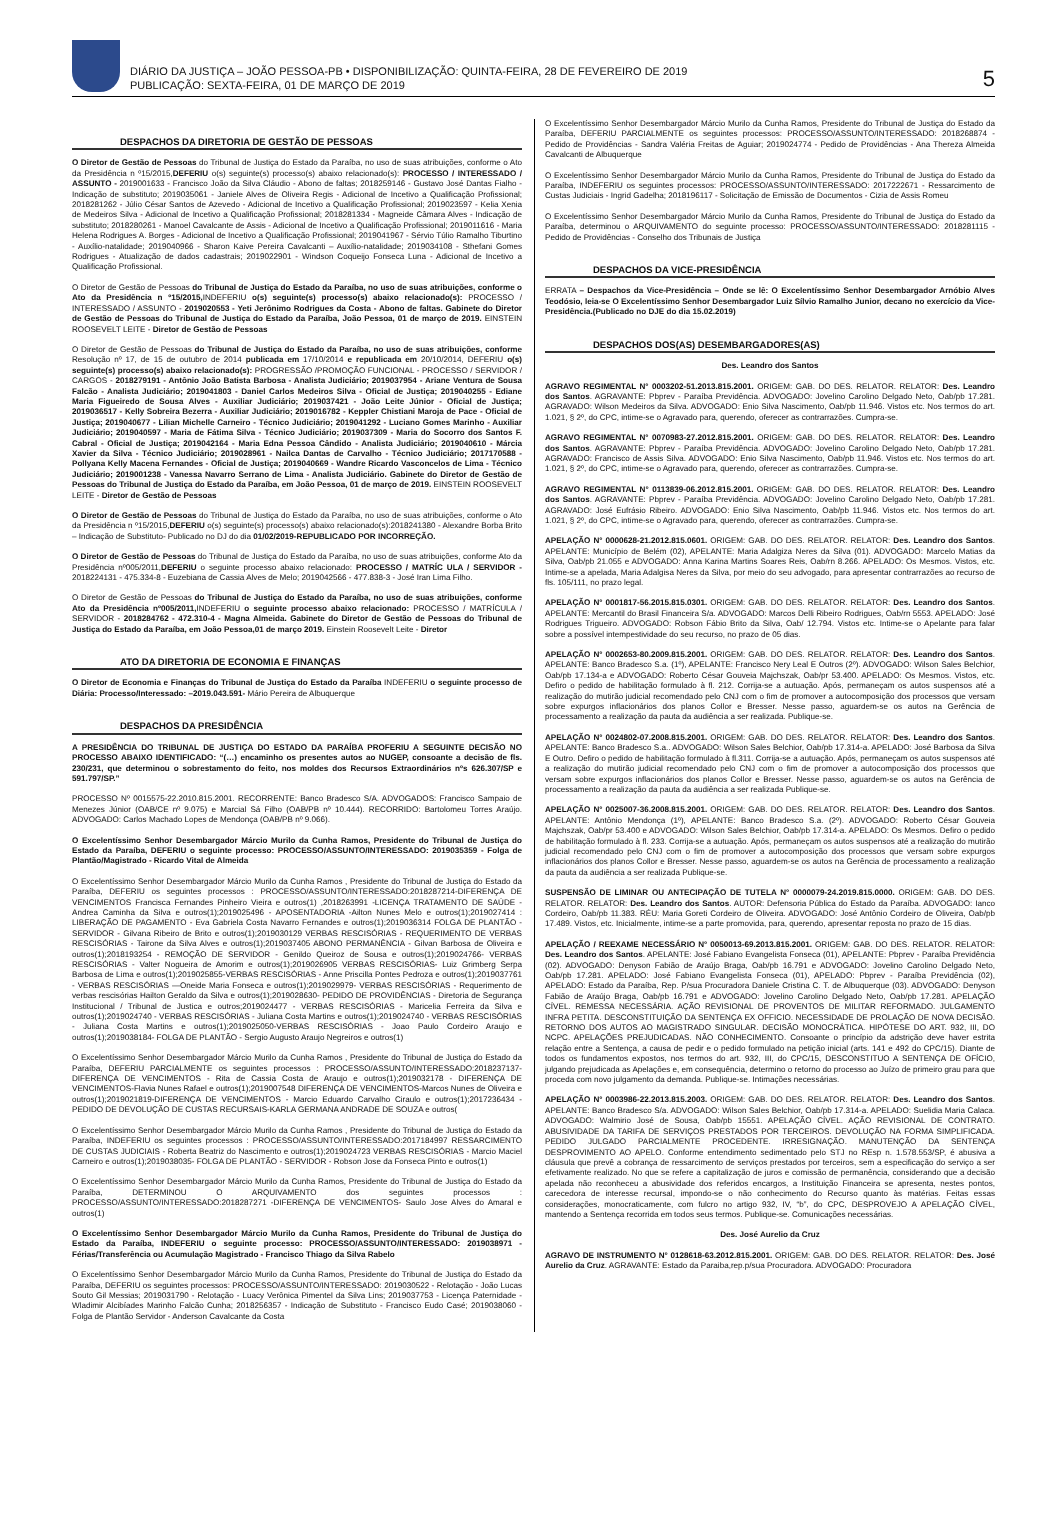DIÁRIO DA JUSTIÇA – JOÃO PESSOA-PB • DISPONIBILIZAÇÃO: QUINTA-FEIRA, 28 DE FEVEREIRO DE 2019
PUBLICAÇÃO: SEXTA-FEIRA, 01 DE MARÇO DE 2019
5
DESPACHOS DA DIRETORIA DE GESTÃO DE PESSOAS
O Diretor de Gestão de Pessoas do Tribunal de Justiça do Estado da Paraíba, no uso de suas atribuições, conforme o Ato da Presidência n º15/2015,DEFERIU o(s) seguinte(s) processo(s) abaixo relacionado(s): PROCESSO / INTERESSADO / ASSUNTO - 2019001633 - Francisco João da Silva Cláudio - Abono de faltas; 2018259146 - Gustavo José Dantas Fialho - Indicação de substituto; 2019035061 - Janiele Alves de Oliveira Regis - Adicional de Incetivo a Qualificação Profissional; 2018281262 - Júlio César Santos de Azevedo - Adicional de Incetivo a Qualificação Profissional; 2019023597 - Kelia Xenia de Medeiros Silva - Adicional de Incetivo a Qualificação Profissional; 2018281334 - Magneide Câmara Alves - Indicação de substituto; 2018280261 - Manoel Cavalcante de Assis - Adicional de Incetivo a Qualificação Profissional; 2019011616 - Maria Helena Rodrigues A. Borges - Adicional de Incetivo a Qualificação Profissional; 2019041967 - Sérvio Túlio Ramalho Tiburtino - Auxílio-natalidade; 2019040966 - Sharon Kaive Pereira Cavalcanti – Auxílio-natalidade; 2019034108 - Sthefani Gomes Rodrigues - Atualização de dados cadastrais; 2019022901 - Windson Coqueijo Fonseca Luna - Adicional de Incetivo a Qualificação Profissional.
O Diretor de Gestão de Pessoas do Tribunal de Justiça do Estado da Paraíba, no uso de suas atribuições, conforme o Ato da Presidência n º15/2015, INDEFERIU o(s) seguinte(s) processo(s) abaixo relacionado(s): PROCESSO / INTERESSADO / ASSUNTO - 2019020553 - Yeti Jerônimo Rodrigues da Costa - Abono de faltas. Gabinete do Diretor de Gestão de Pessoas do Tribunal de Justiça do Estado da Paraíba, João Pessoa, 01 de março de 2019. EINSTEIN ROOSEVELT LEITE - Diretor de Gestão de Pessoas
O Diretor de Gestão de Pessoas do Tribunal de Justiça do Estado da Paraíba, no uso de suas atribuições, conforme Resolução nº 17, de 15 de outubro de 2014 publicada em 17/10/2014 e republicada em 20/10/2014, DEFERIU o(s) seguinte(s) processo(s) abaixo relacionado(s): PROGRESSÃO /PROMOÇÃO FUNCIONAL - PROCESSO / SERVIDOR / CARGOS - 2018279191 - Antônio João Batista Barbosa - Analista Judiciário; 2019037954 - Ariane Ventura de Sousa Falcão - Analista Judiciário; 2019041803 - Daniel Carlos Medeiros Silva - Oficial de Justiça; 2019040255 - Ediane Maria Figueiredo de Sousa Alves - Auxiliar Judiciário; 2019037421 - João Leite Júnior - Oficial de Justiça; 2019036517 - Kelly Sobreira Bezerra - Auxiliar Judiciário; 2019016782 - Keppler Chistiani Maroja de Pace - Oficial de Justiça; 2019040677 - Lilian Michelle Carneiro - Técnico Judiciário; 2019041292 - Luciano Gomes Marinho - Auxiliar Judiciário; 2019040597 - Maria de Fátima Silva - Técnico Judiciário; 2019037309 - Maria do Socorro dos Santos F. Cabral - Oficial de Justiça; 2019042164 - Maria Edna Pessoa Cândido - Analista Judiciário; 2019040610 - Márcia Xavier da Silva - Técnico Judiciário; 2019028961 - Nailca Dantas de Carvalho - Técnico Judiciário; 2017170588 - Pollyana Kelly Macena Fernandes - Oficial de Justiça; 2019040669 - Wandre Ricardo Vasconcelos de Lima - Técnico Judiciário; 2019001238 - Vanessa Navarro Serrano de Lima - Analista Judiciário. Gabinete do Diretor de Gestão de Pessoas do Tribunal de Justiça do Estado da Paraíba, em João Pessoa, 01 de março de 2019. EINSTEIN ROOSEVELT LEITE - Diretor de Gestão de Pessoas
O Diretor de Gestão de Pessoas do Tribunal de Justiça do Estado da Paraíba, no uso de suas atribuições, conforme o Ato da Presidência n º15/2015,DEFERIU o(s) seguinte(s) processo(s) abaixo relacionado(s):2018241380 - Alexandre Borba Brito – Indicação de Substituto- Publicado no DJ do dia 01/02/2019-REPUBLICADO POR INCORREÇÃO.
O Diretor de Gestão de Pessoas do Tribunal de Justiça do Estado da Paraíba, no uso de suas atribuições, conforme Ato da Presidência nº005/2011,DEFERIU o seguinte processo abaixo relacionado: PROCESSO / MATRÍC ULA / SERVIDOR - 2018224131 - 475.334-8 - Euzebiana de Cassia Alves de Melo; 2019042566 - 477.838-3 - José Iran Lima Filho.
O Diretor de Gestão de Pessoas do Tribunal de Justiça do Estado da Paraíba, no uso de suas atribuições, conforme Ato da Presidência nº005/2011, INDEFERIU o seguinte processo abaixo relacionado: PROCESSO / MATRÍCULA / SERVIDOR - 2018284762 - 472.310-4 - Magna Almeida. Gabinete do Diretor de Gestão de Pessoas do Tribunal de Justiça do Estado da Paraíba, em João Pessoa,01 de março 2019. Einstein Roosevelt Leite - Diretor
ATO DA DIRETORIA DE ECONOMIA E FINANÇAS
O Diretor de Economia e Finanças do Tribunal de Justiça do Estado da Paraíba INDEFERIU o seguinte processo de Diária: Processo/Interessado: –2019.043.591- Mário Pereira de Albuquerque
DESPACHOS DA PRESIDÊNCIA
A PRESIDÊNCIA DO TRIBUNAL DE JUSTIÇA DO ESTADO DA PARAÍBA PROFERIU A SEGUINTE DECISÃO NO PROCESSO ABAIXO IDENTIFICADO: “(…) encaminho os presentes autos ao NUGEP, consoante a decisão de fls. 230/231, que determinou o sobrestamento do feito, nos moldes dos Recursos Extraordinários nºs 626.307/SP e 591.797/SP.”
PROCESSO Nº 0015575-22.2010.815.2001. RECORRENTE: Banco Bradesco S/A. ADVOGADOS: Francisco Sampaio de Menezes Júnior (OAB/CE nº 9.075) e Marcial Sá Filho (OAB/PB nº 10.444). RECORRIDO: Bartolomeu Torres Araújo. ADVOGADO: Carlos Machado Lopes de Mendonça (OAB/PB nº 9.066).
O Excelentíssimo Senhor Desembargador Márcio Murilo da Cunha Ramos, Presidente do Tribunal de Justiça do Estado da Paraíba, DEFERIU o seguinte processo: PROCESSO/ASSUNTO/INTERESSADO: 2019035359 - Folga de Plantão/Magistrado - Ricardo Vital de Almeida
O Excelentíssimo Senhor Desembargador Márcio Murilo da Cunha Ramos , Presidente do Tribunal de Justiça do Estado da Paraíba, DEFERIU os seguintes processos : PROCESSO/ASSUNTO/INTERESSADO:2018287214-DIFERENÇA DE VENCIMENTOS Francisca Fernandes Pinheiro Vieira e outros(1) ,2018263991 -LICENÇA TRATAMENTO DE SAÚDE - Andrea Caminha da Silva e outros(1);2019025496 - APOSENTADORIA -Ailton Nunes Melo e outros(1);2019027414 : LIBERAÇÃO DE PAGAMENTO - Eva Gabriela Costa Navarro Fernandes e outros(1);2019036314 FOLGA DE PLANTÃO - SERVIDOR - Gilvana Ribeiro de Brito e outros(1);2019030129 VERBAS RESCISÓRIAS - REQUERIMENTO DE VERBAS RESCISÓRIAS - Tairone da Silva Alves e outros(1);2019037405 ABONO PERMANÊNCIA - Gilvan Barbosa de Oliveira e outros(1);2018193254 - REMOÇÃO DE SERVIDOR - Genildo Queiroz de Sousa e outros(1);2019024766- VERBAS RESCISÓRIAS - Valter Nogueira de Amorim e outros(1);2019026905 VERBAS RESCISÓRIAS- Luiz Grimberg Serpa Barbosa de Lima e outros(1);2019025855-VERBAS RESCISÓRIAS - Anne Priscilla Pontes Pedroza e outros(1);2019037761 - VERBAS RESCISÓRIAS —Oneide Maria Fonseca e outros(1);2019029979- VERBAS RESCISÓRIAS - Requerimento de verbas rescisórias Hailton Geraldo da Silva e outros(1);2019028630- PEDIDO DE PROVIDÊNCIAS - Diretoria de Segurança Institucional / Tribunal de Justica e outros;2019024477 - VERBAS RESCISÓRIAS - Maricelia Ferreira da Silva e outros(1);2019024740 - VERBAS RESCISÓRIAS - Juliana Costa Martins e outros(1);2019024740 - VERBAS RESCISÓRIAS - Juliana Costa Martins e outros(1);2019025050-VERBAS RESCISÓRIAS - Joao Paulo Cordeiro Araujo e outros(1);2019038184- FOLGA DE PLANTÃO - Sergio Augusto Araujo Negreiros e outros(1)
O Excelentíssimo Senhor Desembargador Márcio Murilo da Cunha Ramos , Presidente do Tribunal de Justiça do Estado da Paraíba, DEFERIU PARCIALMENTE os seguintes processos : PROCESSO/ASSUNTO/INTERESSADO:2018237137-DIFERENÇA DE VENCIMENTOS - Rita de Cassia Costa de Araujo e outros(1);2019032178 - DIFERENÇA DE VENCIMENTOS-Flavia Nunes Rafael e outros(1);2019007548 DIFERENÇA DE VENCIMENTOS-Marcos Nunes de Oliveira e outros(1);2019021819-DIFERENÇA DE VENCIMENTOS - Marcio Eduardo Carvalho Ciraulo e outros(1);2017236434 - PEDIDO DE DEVOLUÇÃO DE CUSTAS RECURSAIS-KARLA GERMANA ANDRADE DE SOUZA e outros(
O Excelentíssimo Senhor Desembargador Márcio Murilo da Cunha Ramos , Presidente do Tribunal de Justiça do Estado da Paraíba, INDEFERIU os seguintes processos : PROCESSO/ASSUNTO/INTERESSADO:2017184997 RESSARCIMENTO DE CUSTAS JUDICIAIS - Roberta Beatriz do Nascimento e outros(1);2019024723 VERBAS RESCISÓRIAS - Marcio Maciel Carneiro e outros(1);2019038035- FOLGA DE PLANTÃO - SERVIDOR - Robson Jose da Fonseca Pinto e outros(1)
O Excelentíssimo Senhor Desembargador Márcio Murilo da Cunha Ramos, Presidente do Tribunal de Justiça do Estado da Paraíba, DETERMINOU O ARQUIVAMENTO dos seguintes processos : PROCESSO/ASSUNTO/INTERESSADO:2018287271 -DIFERENÇA DE VENCIMENTOS- Saulo Jose Alves do Amaral e outros(1)
O Excelentíssimo Senhor Desembargador Márcio Murilo da Cunha Ramos, Presidente do Tribunal de Justiça do Estado da Paraíba, INDEFERIU o seguinte processo: PROCESSO/ASSUNTO/INTERESSADO: 2019038971 - Férias/Transferência ou Acumulação Magistrado - Francisco Thiago da Silva Rabelo
O Excelentíssimo Senhor Desembargador Márcio Murilo da Cunha Ramos, Presidente do Tribunal de Justiça do Estado da Paraíba, DEFERIU os seguintes processos: PROCESSO/ASSUNTO/INTERESSADO: 2019030522 - Relotação - João Lucas Souto Gil Messias; 2019031790 - Relotação - Luacy Verônica Pimentel da Silva Lins; 2019037753 - Licença Paternidade - Wladimir Alcibíades Marinho Falcão Cunha; 2018256357 - Indicação de Substituto - Francisco Eudo Casé; 2019038060 - Folga de Plantão Servidor - Anderson Cavalcante da Costa
O Excelentíssimo Senhor Desembargador Márcio Murilo da Cunha Ramos, Presidente do Tribunal de Justiça do Estado da Paraíba, DEFERIU PARCIALMENTE os seguintes processos: PROCESSO/ASSUNTO/INTERESSADO: 2018268874 - Pedido de Providências - Sandra Valéria Freitas de Aguiar; 2019024774 - Pedido de Providências - Ana Thereza Almeida Cavalcanti de Albuquerque
O Excelentíssimo Senhor Desembargador Márcio Murilo da Cunha Ramos, Presidente do Tribunal de Justiça do Estado da Paraíba, INDEFERIU os seguintes processos: PROCESSO/ASSUNTO/INTERESSADO: 2017222671 - Ressarcimento de Custas Judiciais - Ingrid Gadelha; 2018196117 - Solicitação de Emissão de Documentos - Cizia de Assis Romeu
O Excelentíssimo Senhor Desembargador Márcio Murilo da Cunha Ramos, Presidente do Tribunal de Justiça do Estado da Paraíba, determinou o ARQUIVAMENTO do seguinte processo: PROCESSO/ASSUNTO/INTERESSADO: 2018281115 - Pedido de Providências - Conselho dos Tribunais de Justiça
DESPACHOS DA VICE-PRESIDÊNCIA
ERRATA – Despachos da Vice-Presidência – Onde se lê: O Excelentíssimo Senhor Desembargador Arnóbio Alves Teodósio, leia-se O Excelentíssimo Senhor Desembargador Luiz Sílvio Ramalho Junior, decano no exercício da Vice-Presidência.(Publicado no DJE do dia 15.02.2019)
DESPACHOS DOS(AS) DESEMBARGADORES(AS)
Des. Leandro dos Santos
AGRAVO REGIMENTAL N° 0003202-51.2013.815.2001. ORIGEM: GAB. DO DES. RELATOR. RELATOR: Des. Leandro dos Santos. AGRAVANTE: Pbprev - Paraíba Previdência. ADVOGADO: Jovelino Carolino Delgado Neto, Oab/pb 17.281. AGRAVADO: Wilson Medeiros da Silva. ADVOGADO: Enio Silva Nascimento, Oab/pb 11.946. Vistos etc. Nos termos do art. 1.021, § 2º, do CPC, intime-se o Agravado para, querendo, oferecer as contrarrazões. Cumpra-se.
AGRAVO REGIMENTAL N° 0070983-27.2012.815.2001. ORIGEM: GAB. DO DES. RELATOR. RELATOR: Des. Leandro dos Santos. AGRAVANTE: Pbprev - Paraíba Previdência. ADVOGADO: Jovelino Carolino Delgado Neto, Oab/pb 17.281. AGRAVADO: Francisco de Assis Silva. ADVOGADO: Enio Silva Nascimento, Oab/pb 11.946. Vistos etc. Nos termos do art. 1.021, § 2º, do CPC, intime-se o Agravado para, querendo, oferecer as contrarrazões. Cumpra-se.
AGRAVO REGIMENTAL N° 0113839-06.2012.815.2001. ORIGEM: GAB. DO DES. RELATOR. RELATOR: Des. Leandro dos Santos. AGRAVANTE: Pbprev - Paraíba Previdência. ADVOGADO: Jovelino Carolino Delgado Neto, Oab/pb 17.281. AGRAVADO: José Eufrásio Ribeiro. ADVOGADO: Enio Silva Nascimento, Oab/pb 11.946. Vistos etc. Nos termos do art. 1.021, § 2º, do CPC, intime-se o Agravado para, querendo, oferecer as contrarrazões. Cumpra-se.
APELAÇÃO N° 0000628-21.2012.815.0601. ORIGEM: GAB. DO DES. RELATOR. RELATOR: Des. Leandro dos Santos. APELANTE: Município de Belém (02), APELANTE: Maria Adalgiza Neres da Silva (01). ADVOGADO: Marcelo Matias da Silva, Oab/pb 21.055 e ADVOGADO: Anna Karina Martins Soares Reis, Oab/rn 8.266. APELADO: Os Mesmos. Vistos, etc. Intime-se a apelada, Maria Adalgisa Neres da Silva, por meio do seu advogado, para apresentar contrarrazões ao recurso de fls. 105/111, no prazo legal.
APELAÇÃO N° 0001817-56.2015.815.0301. ORIGEM: GAB. DO DES. RELATOR. RELATOR: Des. Leandro dos Santos. APELANTE: Mercantil do Brasil Financeira S/a. ADVOGADO: Marcos Delli Ribeiro Rodrigues, Oab/rn 5553. APELADO: José Rodrigues Trigueiro. ADVOGADO: Robson Fábio Brito da Silva, Oab/ 12.794. Vistos etc. Intime-se o Apelante para falar sobre a possível intempestividade do seu recurso, no prazo de 05 dias.
APELAÇÃO N° 0002653-80.2009.815.2001. ORIGEM: GAB. DO DES. RELATOR. RELATOR: Des. Leandro dos Santos. APELANTE: Banco Bradesco S.a. (1º), APELANTE: Francisco Nery Leal E Outros (2º). ADVOGADO: Wilson Sales Belchior, Oab/pb 17.134-a e ADVOGADO: Roberto César Gouveia Majchszak, Oab/pr 53.400. APELADO: Os Mesmos. Vistos, etc. Defiro o pedido de habilitação formulado à fl. 212. Corrija-se a autuação. Após, permaneçam os autos suspensos até a realização do mutirão judicial recomendado pelo CNJ com o fim de promover a autocomposição dos processos que versam sobre expurgos inflacionários dos planos Collor e Bresser. Nesse passo, aguardem-se os autos na Gerência de processamento a realização da pauta da audiência a ser realizada. Publique-se.
APELAÇÃO N° 0024802-07.2008.815.2001. ORIGEM: GAB. DO DES. RELATOR. RELATOR: Des. Leandro dos Santos. APELANTE: Banco Bradesco S.a.. ADVOGADO: Wilson Sales Belchior, Oab/pb 17.314-a. APELADO: José Barbosa da Silva E Outro. Defiro o pedido de habilitação formulado à fl.311. Corrija-se a autuação. Após, permaneçam os autos suspensos até a realização do mutirão judicial recomendado pelo CNJ com o fim de promover a autocomposição dos processos que versam sobre expurgos inflacionários dos planos Collor e Bresser. Nesse passo, aguardem-se os autos na Gerência de processamento a realização da pauta da audiência a ser realizada Publique-se.
APELAÇÃO N° 0025007-36.2008.815.2001. ORIGEM: GAB. DO DES. RELATOR. RELATOR: Des. Leandro dos Santos. APELANTE: Antônio Mendonça (1º), APELANTE: Banco Bradesco S.a. (2º). ADVOGADO: Roberto César Gouveia Majchszak, Oab/pr 53.400 e ADVOGADO: Wilson Sales Belchior, Oab/pb 17.314-a. APELADO: Os Mesmos. Defiro o pedido de habilitação formulado à fl. 233. Corrija-se a autuação. Após, permaneçam os autos suspensos até a realização do mutirão judicial recomendado pelo CNJ com o fim de promover a autocomposição dos processos que versam sobre expurgos inflacionários dos planos Collor e Bresser. Nesse passo, aguardem-se os autos na Gerência de processamento a realização da pauta da audiência a ser realizada Publique-se.
SUSPENSÃO DE LIMINAR OU ANTECIPAÇÃO DE TUTELA N° 0000079-24.2019.815.0000. ORIGEM: GAB. DO DES. RELATOR. RELATOR: Des. Leandro dos Santos. AUTOR: Defensoria Pública do Estado da Paraíba. ADVOGADO: Ianco Cordeiro, Oab/pb 11.383. RÉU: Maria Goreti Cordeiro de Oliveira. ADVOGADO: José Antônio Cordeiro de Oliveira, Oab/pb 17.489. Vistos, etc. Inicialmente, intime-se a parte promovida, para, querendo, apresentar reposta no prazo de 15 dias.
APELAÇÃO / REEXAME NECESSÁRIO N° 0050013-69.2013.815.2001. ORIGEM: GAB. DO DES. RELATOR. RELATOR: Des. Leandro dos Santos. APELANTE: José Fabiano Evangelista Fonseca (01), APELANTE: Pbprev - Paraíba Previdência (02). ADVOGADO: Denyson Fabião de Araújo Braga, Oab/pb 16.791 e ADVOGADO: Jovelino Carolino Delgado Neto, Oab/pb 17.281. APELADO: José Fabiano Evangelista Fonseca (01), APELADO: Pbprev - Paraíba Previdência (02), APELADO: Estado da Paraíba, Rep. P/sua Procuradora Daniele Cristina C. T. de Albuquerque (03). ADVOGADO: Denyson Fabião de Araújo Braga, Oab/pb 16.791 e ADVOGADO: Jovelino Carolino Delgado Neto, Oab/pb 17.281. APELAÇÃO CÍVEL. REMESSA NECESSÁRIA. AÇÃO REVISIONAL DE PROVENTOS DE MILITAR REFORMADO. JULGAMENTO INFRA PETITA. DESCONSTITUIÇÃO DA SENTENÇA EX OFFICIO. NECESSIDADE DE PROLAÇÃO DE NOVA DECISÃO. RETORNO DOS AUTOS AO MAGISTRADO SINGULAR. DECISÃO MONOCRÁTICA. HIPÓTESE DO ART. 932, III, DO NCPC. APELAÇÕES PREJUDICADAS. NÃO CONHECIMENTO. Consoante o princípio da adstrição deve haver estrita relação entre a Sentença, a causa de pedir e o pedido formulado na petição inicial (arts. 141 e 492 do CPC/15). Diante de todos os fundamentos expostos, nos termos do art. 932, III, do CPC/15, DESCONSTITUO A SENTENÇA DE OFÍCIO, julgando prejudicada as Apelações e, em consequência, determino o retorno do processo ao Juízo de primeiro grau para que proceda com novo julgamento da demanda. Publique-se. Intimações necessárias.
APELAÇÃO N° 0003986-22.2013.815.2003. ORIGEM: GAB. DO DES. RELATOR. RELATOR: Des. Leandro dos Santos. APELANTE: Banco Bradesco S/a. ADVOGADO: Wilson Sales Belchior, Oab/pb 17.314-a. APELADO: Suelidia Maria Calaca. ADVOGADO: Walmirio José de Sousa, Oab/pb 15551. APELAÇÃO CÍVEL. AÇÃO REVISIONAL DE CONTRATO. ABUSIVIDADE DA TARIFA DE SERVIÇOS PRESTADOS POR TERCEIROS. DEVOLUÇÃO NA FORMA SIMPLIFICADA. PEDIDO JULGADO PARCIALMENTE PROCEDENTE. IRRESIGNAÇÃO. MANUTENÇÃO DA SENTENÇA DESPROVIMENTO AO APELO. Conforme entendimento sedimentado pelo STJ no REsp n. 1.578.553/SP, é abusiva a cláusula que prevê a cobrança de ressarcimento de serviços prestados por terceiros, sem a especificação do serviço a ser efetivamente realizado. No que se refere a capitalização de juros e comissão de permanência, considerando que a decisão apelada não reconheceu a abusividade dos referidos encargos, a Instituição Financeira se apresenta, nestes pontos, carecedora de interesse recursal, impondo-se o não conhecimento do Recurso quanto às matérias. Feitas essas considerações, monocraticamente, com fulcro no artigo 932, IV, “b”, do CPC, DESPROVEJO A APELAÇÃO CÍVEL, mantendo a Sentença recorrida em todos seus termos. Publique-se. Comunicações necessárias.
Des. José Aurelio da Cruz
AGRAVO DE INSTRUMENTO N° 0128618-63.2012.815.2001. ORIGEM: GAB. DO DES. RELATOR. RELATOR: Des. José Aurelio da Cruz. AGRAVANTE: Estado da Paraiba,rep.p/sua Procuradora. ADVOGADO: Procuradora